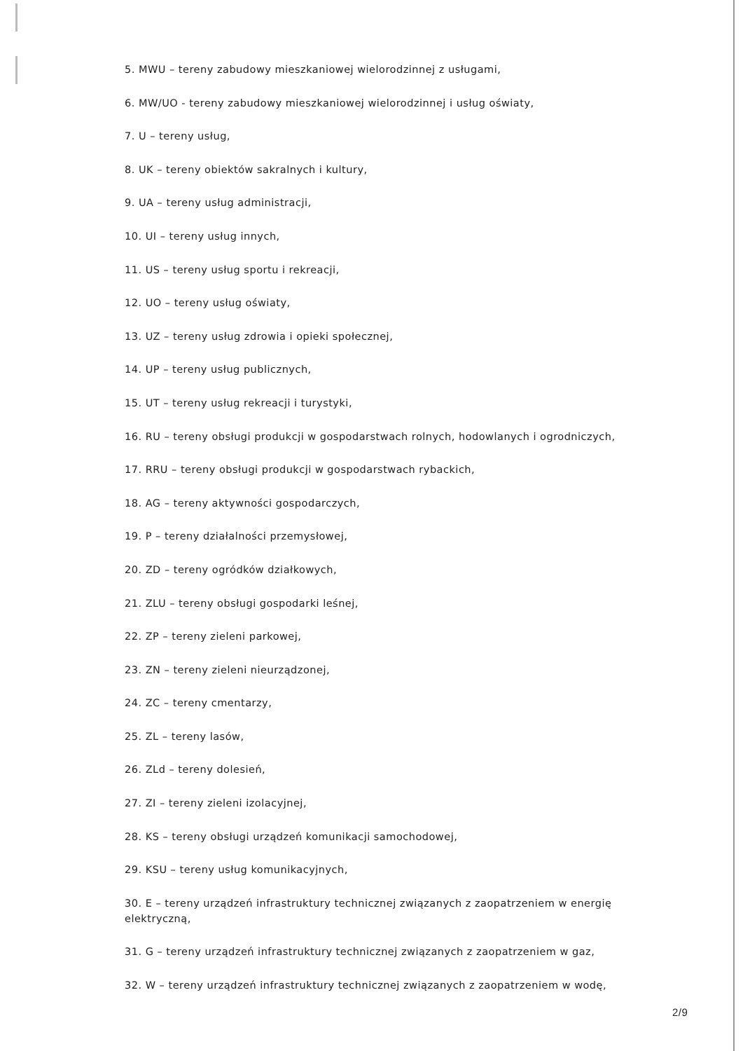5. MWU – tereny zabudowy mieszkaniowej wielorodzinnej z usługami,
6. MW/UO - tereny zabudowy mieszkaniowej wielorodzinnej i usług oświaty,
7. U – tereny usług,
8. UK – tereny obiektów sakralnych i kultury,
9. UA – tereny usług administracji,
10. UI – tereny usług innych,
11. US – tereny usług sportu i rekreacji,
12. UO – tereny usług oświaty,
13. UZ – tereny usług zdrowia i opieki społecznej,
14. UP – tereny usług publicznych,
15. UT – tereny usług rekreacji i turystyki,
16. RU – tereny obsługi produkcji w gospodarstwach rolnych, hodowlanych i ogrodniczych,
17. RRU – tereny obsługi produkcji w gospodarstwach rybackich,
18. AG – tereny aktywności gospodarczych,
19. P – tereny działalności przemysłowej,
20. ZD – tereny ogródków działkowych,
21. ZLU – tereny obsługi gospodarki leśnej,
22. ZP – tereny zieleni parkowej,
23. ZN – tereny zieleni nieurządzonej,
24. ZC – tereny cmentarzy,
25. ZL – tereny lasów,
26. ZLd – tereny dolesień,
27. ZI – tereny zieleni izolacyjnej,
28. KS – tereny obsługi urządzeń komunikacji samochodowej,
29. KSU – tereny usług komunikacyjnych,
30. E – tereny urządzeń infrastruktury technicznej związanych z zaopatrzeniem w energię elektryczną,
31. G – tereny urządzeń infrastruktury technicznej związanych z zaopatrzeniem w gaz,
32. W – tereny urządzeń infrastruktury technicznej związanych z zaopatrzeniem w wodę,
2/9